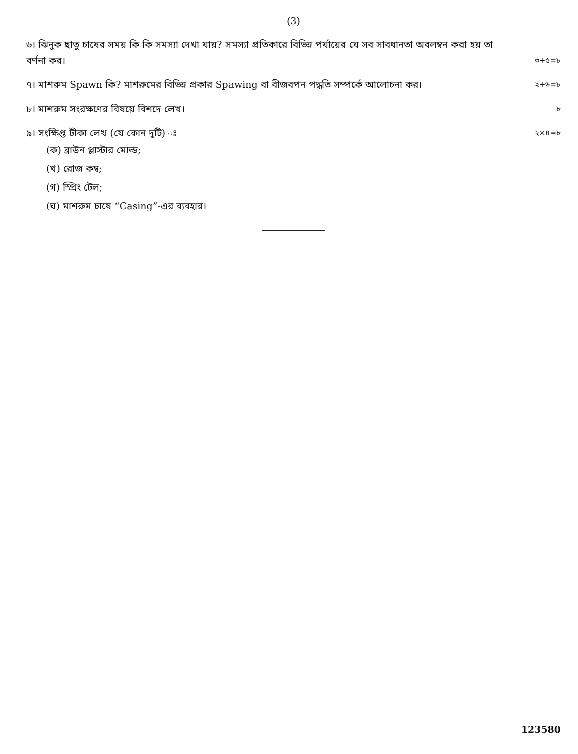(3)
৬। ঝিনুক ছাতু চাষের সময় কি কি সমস্যা দেখা যায়? সমস্যা প্রতিকারে বিভিন্ন পর্যায়ের যে সব সাবধানতা অবলম্বন করা হয় তা বর্ণনা কর।
৩+৫=৮
৭। মাশরুম Spawn কি? মাশরুমের বিভিন্ন প্রকার Spawing বা বীজবপন পদ্ধতি সম্পর্কে আলোচনা কর।
২+৬=৮
৮। মাশরুম সংরক্ষণের বিষয়ে বিশদে লেখ।
৮
৯। সংক্ষিপ্ত টীকা লেখ (যে কোন দুটি) ঃ
২×৪=৮
(ক) ব্রাউন প্লাস্টার মোল্ড;
(খ) রোজ কম্ব;
(গ) স্প্রিং টেল;
(ঘ) মাশরুম চাষে “Casing”-এর ব্যবহার।
123580